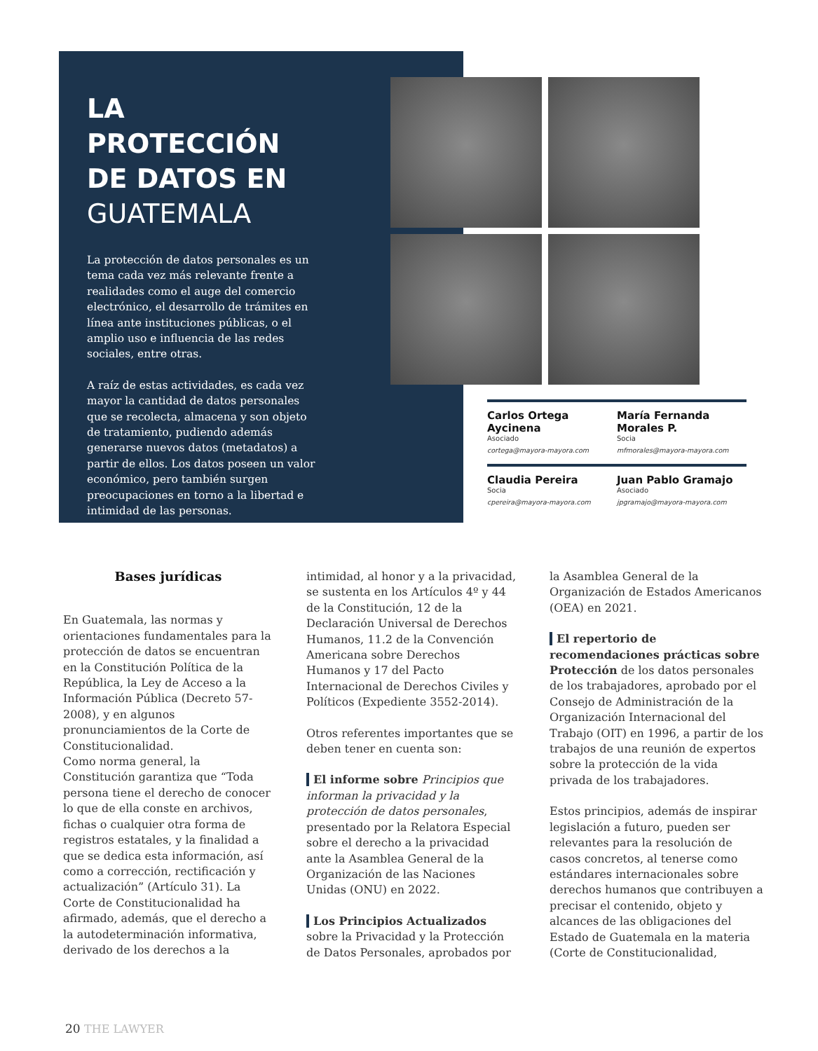LA PROTECCIÓN DE DATOS EN GUATEMALA
La protección de datos personales es un tema cada vez más relevante frente a realidades como el auge del comercio electrónico, el desarrollo de trámites en línea ante instituciones públicas, o el amplio uso e influencia de las redes sociales, entre otras.
A raíz de estas actividades, es cada vez mayor la cantidad de datos personales que se recolecta, almacena y son objeto de tratamiento, pudiendo además generarse nuevos datos (metadatos) a partir de ellos. Los datos poseen un valor económico, pero también surgen preocupaciones en torno a la libertad e intimidad de las personas.
Carlos Ortega Aycinena
Asociado
cortega@mayora-mayora.com
María Fernanda Morales P.
Socia
mfmorales@mayora-mayora.com
Claudia Pereira
Socia
cpereira@mayora-mayora.com
Juan Pablo Gramajo
Asociado
jpgramajo@mayora-mayora.com
Bases jurídicas
En Guatemala, las normas y orientaciones fundamentales para la protección de datos se encuentran en la Constitución Política de la República, la Ley de Acceso a la Información Pública (Decreto 57-2008), y en algunos pronunciamientos de la Corte de Constitucionalidad.
Como norma general, la Constitución garantiza que “Toda persona tiene el derecho de conocer lo que de ella conste en archivos, fichas o cualquier otra forma de registros estatales, y la finalidad a que se dedica esta información, así como a corrección, rectificación y actualización” (Artículo 31). La Corte de Constitucionalidad ha afirmado, además, que el derecho a la autodeterminación informativa, derivado de los derechos a la
intimidad, al honor y a la privacidad, se sustenta en los Artículos 4º y 44 de la Constitución, 12 de la Declaración Universal de Derechos Humanos, 11.2 de la Convención Americana sobre Derechos Humanos y 17 del Pacto Internacional de Derechos Civiles y Políticos (Expediente 3552-2014).
Otros referentes importantes que se deben tener en cuenta son:
El informe sobre Principios que informan la privacidad y la protección de datos personales, presentado por la Relatora Especial sobre el derecho a la privacidad ante la Asamblea General de la Organización de las Naciones Unidas (ONU) en 2022.
Los Principios Actualizados sobre la Privacidad y la Protección de Datos Personales, aprobados por
la Asamblea General de la Organización de Estados Americanos (OEA) en 2021.
El repertorio de recomendaciones prácticas sobre Protección de los datos personales de los trabajadores, aprobado por el Consejo de Administración de la Organización Internacional del Trabajo (OIT) en 1996, a partir de los trabajos de una reunión de expertos sobre la protección de la vida privada de los trabajadores.
Estos principios, además de inspirar legislación a futuro, pueden ser relevantes para la resolución de casos concretos, al tenerse como estándares internacionales sobre derechos humanos que contribuyen a precisar el contenido, objeto y alcances de las obligaciones del Estado de Guatemala en la materia (Corte de Constitucionalidad,
20 THE LAWYER